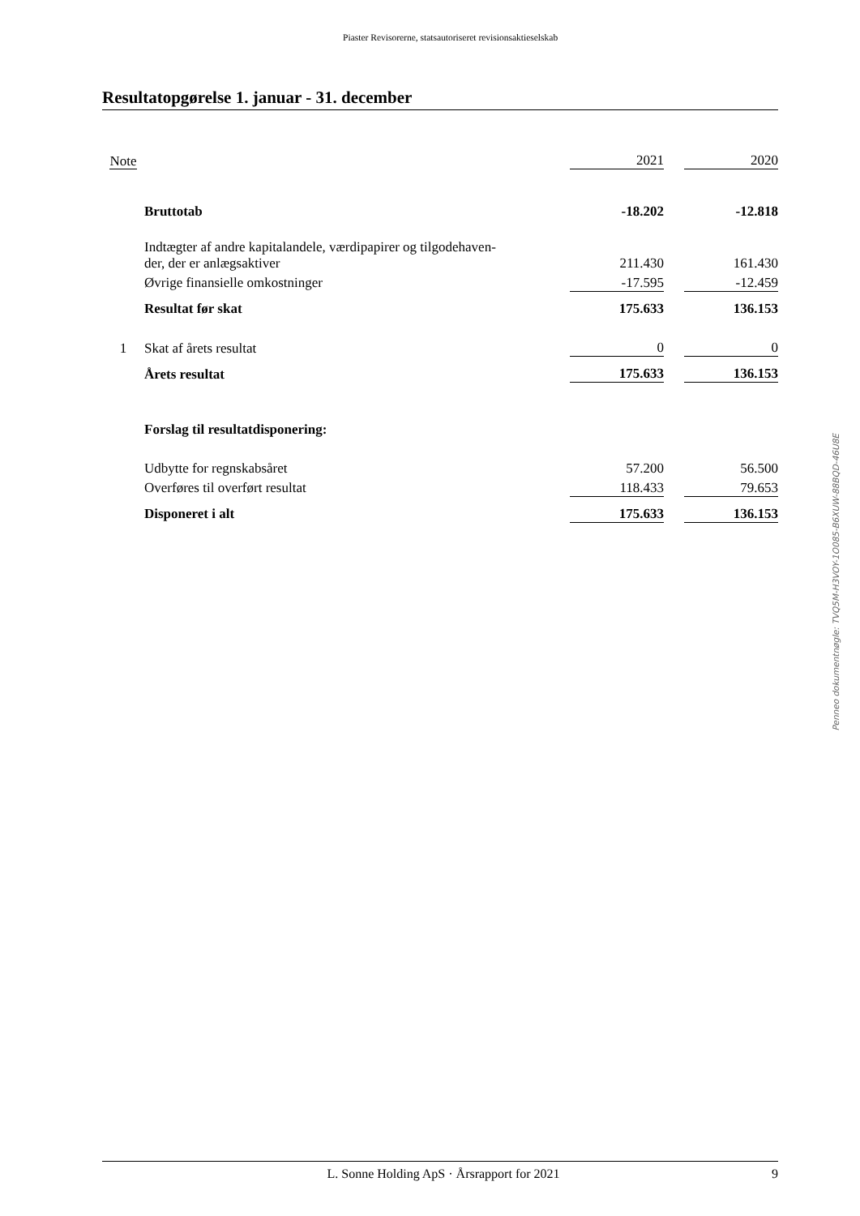Piaster Revisorerne, statsautoriseret revisionsaktieselskab
Resultatopgørelse 1. januar - 31. december
| Note | | 2021 | | 2020 |
| | Bruttotab | -18.202 | | -12.818 |
| | Indtægter af andre kapitalandele, værdipapirer og tilgodehaven- der, der er anlægsaktiver | 211.430 | | 161.430 |
| | Øvrige finansielle omkostninger | -17.595 | | -12.459 |
| | Resultat før skat | 175.633 | | 136.153 |
| 1 | Skat af årets resultat | 0 | | 0 |
| | Årets resultat | 175.633 | | 136.153 |
| | Forslag til resultatdisponering: | | | |
| | Udbytte for regnskabsåret | 57.200 | | 56.500 |
| | Overføres til overført resultat | 118.433 | | 79.653 |
| | Disponeret i alt | 175.633 | | 136.153 |
L. Sonne Holding ApS · Årsrapport for 2021 9
Penneo dokumentnøgle: TVQ5M-H3VOY-1O085-B6XUW-88BQD-46U8E